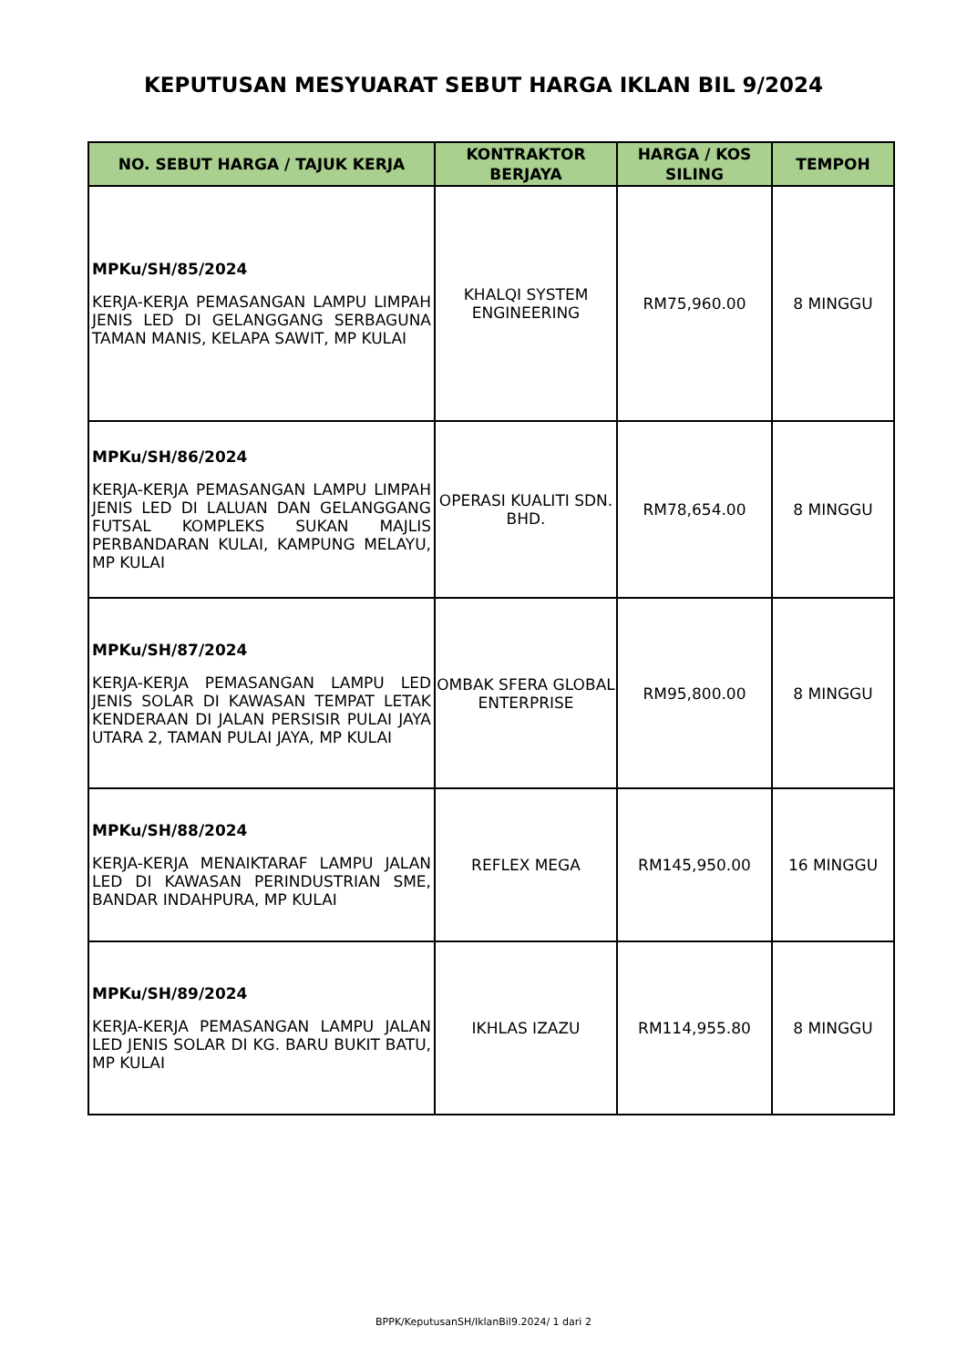KEPUTUSAN MESYUARAT SEBUT HARGA IKLAN BIL 9/2024
| NO. SEBUT HARGA / TAJUK KERJA | KONTRAKTOR BERJAYA | HARGA / KOS SILING | TEMPOH |
| --- | --- | --- | --- |
| MPKu/SH/85/2024 KERJA-KERJA PEMASANGAN LAMPU LIMPAH JENIS LED DI GELANGGANG SERBAGUNA TAMAN MANIS, KELAPA SAWIT, MP KULAI | KHALQI SYSTEM ENGINEERING | RM75,960.00 | 8 MINGGU |
| MPKu/SH/86/2024 KERJA-KERJA PEMASANGAN LAMPU LIMPAH JENIS LED DI LALUAN DAN GELANGGANG FUTSAL KOMPLEKS SUKAN MAJLIS PERBANDARAN KULAI, KAMPUNG MELAYU, MP KULAI | OPERASI KUALITI SDN. BHD. | RM78,654.00 | 8 MINGGU |
| MPKu/SH/87/2024 KERJA-KERJA PEMASANGAN LAMPU LED JENIS SOLAR DI KAWASAN TEMPAT LETAK KENDERAAN DI JALAN PERSISIR PULAI JAYA UTARA 2, TAMAN PULAI JAYA, MP KULAI | OMBAK SFERA GLOBAL ENTERPRISE | RM95,800.00 | 8 MINGGU |
| MPKu/SH/88/2024 KERJA-KERJA MENAIKTARAF LAMPU JALAN LED DI KAWASAN PERINDUSTRIAN SME, BANDAR INDAHPURA, MP KULAI | REFLEX MEGA | RM145,950.00 | 16 MINGGU |
| MPKu/SH/89/2024 KERJA-KERJA PEMASANGAN LAMPU JALAN LED JENIS SOLAR DI KG. BARU BUKIT BATU, MP KULAI | IKHLAS IZAZU | RM114,955.80 | 8 MINGGU |
BPPK/KeputusanSH/IklanBil9.2024/ 1 dari 2